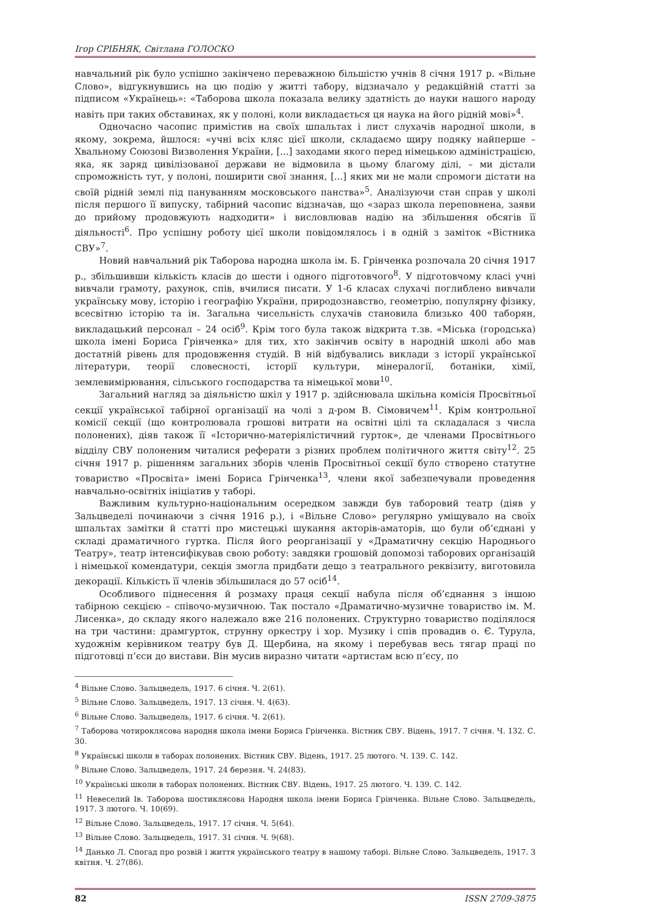Ігор СРІБНЯК, Світлана ГОЛОСКО
навчальний рік було успішно закінчено переважною більшістю учнів 8 січня 1917 р. «Вільне Слово», відгукнувшись на цю подію у житті табору, відзначало у редакційній статті за підписом «Українець»: «Таборова школа показала велику здатність до науки нашого народу навіть при таких обставинах, як у полоні, коли викладається ця наука на його рідній мові»<sup>4</sup>.
Одночасно часопис примістив на своїх шпальтах і лист слухачів народної школи, в якому, зокрема, йшлося: «учні всіх кляс цієї школи, складаємо щиру подяку найперше – Хвальному Союзові Визволення України, [...] заходами якого перед німецькою адміністрацією, яка, як заряд цивілізованої держави не відмовила в цьому благому ділі, – ми дістали спроможність тут, у полоні, поширити свої знання, [...] яких ми не мали спромоги дістати на своїй рідній землі під пануванням московського панства»<sup>5</sup>. Аналізуючи стан справ у школі після першого її випуску, табірний часопис відзначав, що «зараз школа переповнена, заяви до прийому продовжують надходити» і висловлював надію на збільшення обсягів її діяльності<sup>6</sup>. Про успішну роботу цієї школи повідомлялось і в одній з заміток «Вістника СВУ»<sup>7</sup>.
Новий навчальний рік Таборова народна школа ім. Б. Грінченка розпочала 20 січня 1917 р., збільшивши кількість класів до шести і одного підготовчого<sup>8</sup>. У підготовчому класі учні вивчали грамоту, рахунок, спів, вчилися писати. У 1-6 класах слухачі поглиблено вивчали українську мову, історію і географію України, природознавство, геометрію, популярну фізику, всесвітню історію та ін. Загальна чисельність слухачів становила близько 400 таборян, викладацький персонал – 24 осіб<sup>9</sup>. Крім того була також відкрита т.зв. «Міська (городська) школа імені Бориса Грінченка» для тих, хто закінчив освіту в народній школі або мав достатній рівень для продовження студій. В ній відбувались виклади з історії української літератури, теорії словесності, історії культури, мінералогії, ботаніки, хімії, землевимірювання, сільського господарства та німецької мови<sup>10</sup>.
Загальний нагляд за діяльністю шкіл у 1917 р. здійснювала шкільна комісія Просвітньої секції української табірної організації на чолі з д-ром В. Сімовичем<sup>11</sup>. Крім контрольної комісії секції (що контролювала грошові витрати на освітні цілі та складалася з числа полонених), діяв також її «Історично-матеріялістичний гурток», де членами Просвітнього відділу СВУ полоненим читалися реферати з різних проблем політичного життя світу<sup>12</sup>. 25 січня 1917 р. рішенням загальних зборів членів Просвітньої секції було створено статутне товариство «Просвіта» імені Бориса Грінченка<sup>13</sup>, члени якої забезпечували проведення навчально-освітніх ініціатив у таборі.
Важливим культурно-національним осередком завжди був таборовий театр (діяв у Зальцведелі починаючи з січня 1916 р.), і «Вільне Слово» регулярно уміщувало на своїх шпальтах замітки й статті про мистецькі шукання акторів-аматорів, що були об’єднані у складі драматичного гуртка. Після його реорганізації у «Драматичну секцію Народнього Театру», театр інтенсифікував свою роботу: завдяки грошовій допомозі таборових організацій і німецької комендатури, секція змогла придбати дещо з театрального реквізиту, виготовила декорації. Кількість її членів збільшилася до 57 осіб<sup>14</sup>.
Особливого піднесення й розмаху праця секції набула після об’єднання з іншою табірною секцією – співочо-музичною. Так постало «Драматично-музичне товариство ім. М. Лисенка», до складу якого належало вже 216 полонених. Структурно товариство поділялося на три частини: драмгурток, струнну оркестру і хор. Музику і спів провадив о. Є. Турула, художнім керівником театру був Д. Щербина, на якому і перебував весь тягар праці по підготовці п’єси до вистави. Він мусив виразно читати «артистам всю п’єсу, по
<sup>4</sup> Вільне Слово. Зальцведель, 1917. 6 січня. Ч. 2(61).
<sup>5</sup> Вільне Слово. Зальцведель, 1917. 13 січня. Ч. 4(63).
<sup>6</sup> Вільне Слово. Зальцведель, 1917. 6 січня. Ч. 2(61).
<sup>7</sup> Таборова чотироклясова народня школа імени Бориса Грінченка. Вістник СВУ. Відень, 1917. 7 січня. Ч. 132. С. 30.
<sup>8</sup> Українські школи в таборах полонених. Вістник СВУ. Відень, 1917. 25 лютого. Ч. 139. С. 142.
<sup>9</sup> Вільне Слово. Зальцведель, 1917. 24 березня. Ч. 24(83).
<sup>10</sup> Українські школи в таборах полонених. Вістник СВУ. Відень, 1917. 25 лютого. Ч. 139. С. 142.
<sup>11</sup> Невеселий Ів. Таборова шостиклясова Народня школа імени Бориса Грінченка. Вільне Слово. Зальцведель, 1917. 3 лютого. Ч. 10(69).
<sup>12</sup> Вільне Слово. Зальцведель, 1917. 17 січня. Ч. 5(64).
<sup>13</sup> Вільне Слово. Зальцведель, 1917. 31 січня. Ч. 9(68).
<sup>14</sup> Данько Л. Спогад про розвій і життя українського театру в нашому таборі. Вільне Слово. Зальцведель, 1917. 3 квітня. Ч. 27(86).
82 ISSN 2709-3875